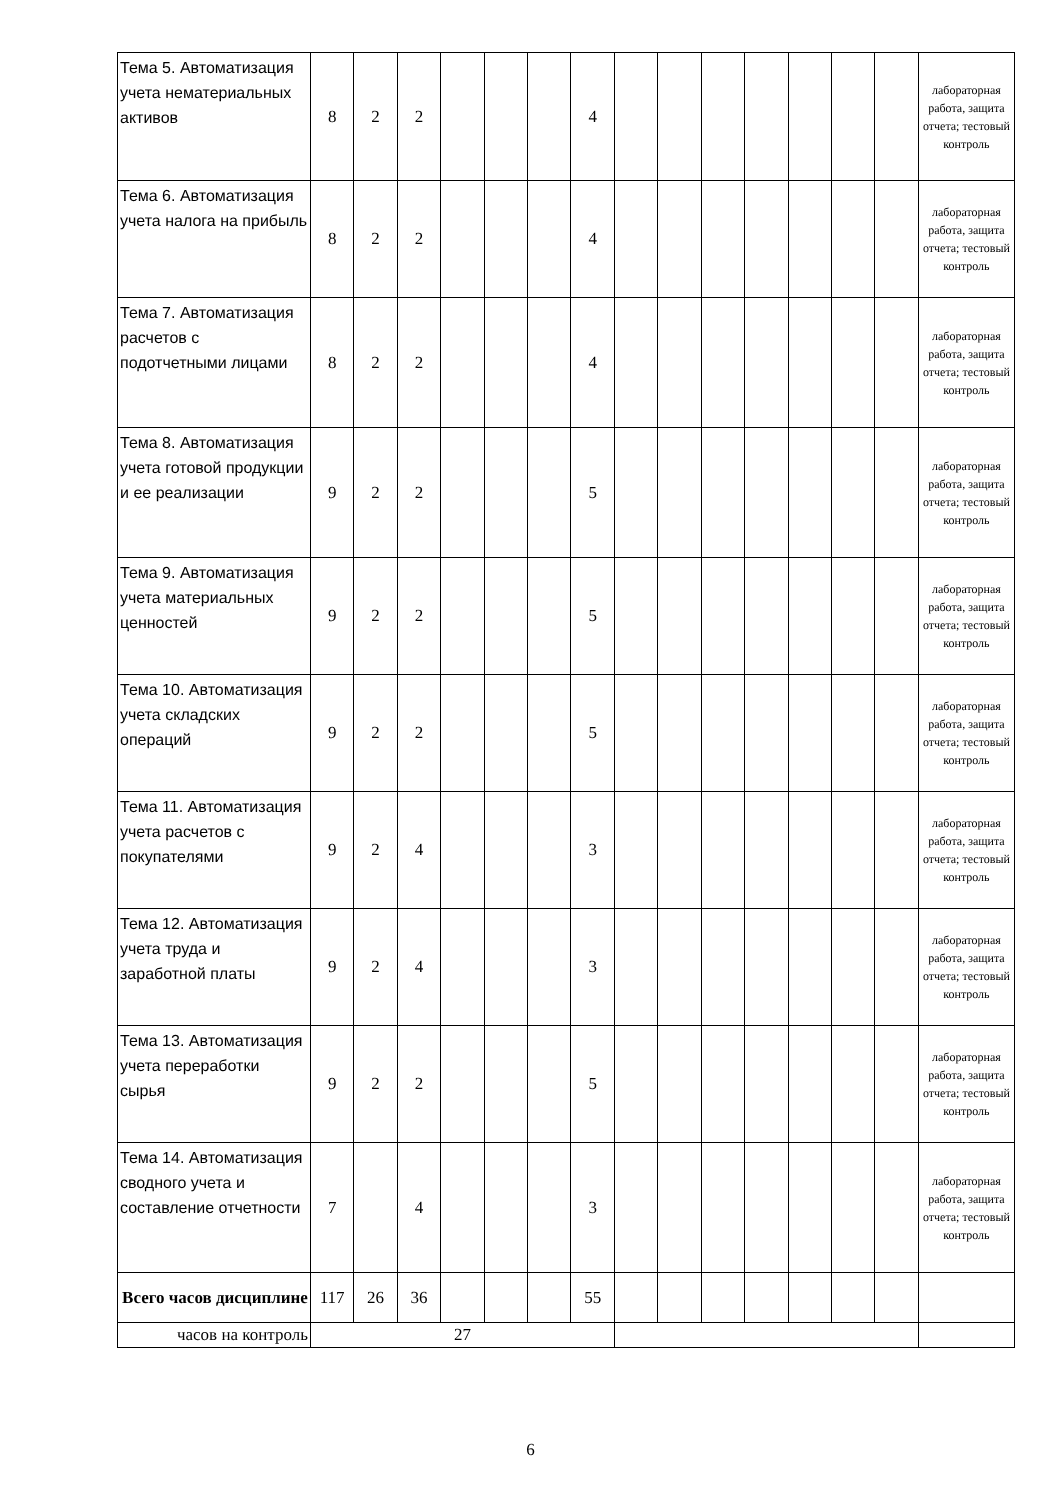| Тема 5. Автоматизация учета нематериальных активов | 8 | 2 | 2 | | | | 4 | | | | | | | | лабораторная работа, защита отчета; тестовый контроль |
| Тема 6. Автоматизация учета налога на прибыль | 8 | 2 | 2 | | | | 4 | | | | | | | | лабораторная работа, защита отчета; тестовый контроль |
| Тема 7. Автоматизация расчетов с подотчетными лицами | 8 | 2 | 2 | | | | 4 | | | | | | | | лабораторная работа, защита отчета; тестовый контроль |
| Тема 8. Автоматизация учета готовой продукции и ее реализации | 9 | 2 | 2 | | | | 5 | | | | | | | | лабораторная работа, защита отчета; тестовый контроль |
| Тема 9. Автоматизация учета материальных ценностей | 9 | 2 | 2 | | | | 5 | | | | | | | | лабораторная работа, защита отчета; тестовый контроль |
| Тема 10. Автоматизация учета складских операций | 9 | 2 | 2 | | | | 5 | | | | | | | | лабораторная работа, защита отчета; тестовый контроль |
| Тема 11. Автоматизация учета расчетов с покупателями | 9 | 2 | 4 | | | | 3 | | | | | | | | лабораторная работа, защита отчета; тестовый контроль |
| Тема 12. Автоматизация учета труда и заработной платы | 9 | 2 | 4 | | | | 3 | | | | | | | | лабораторная работа, защита отчета; тестовый контроль |
| Тема 13. Автоматизация учета переработки сырья | 9 | 2 | 2 | | | | 5 | | | | | | | | лабораторная работа, защита отчета; тестовый контроль |
| Тема 14. Автоматизация сводного учета и составление отчетности | 7 | | 4 | | | | 3 | | | | | | | | лабораторная работа, защита отчета; тестовый контроль |
| Всего часов дисциплине | 117 | 26 | 36 | | | | 55 | | | | | | | | |
| часов на контроль | 27 | | | | | | | | | | | | | | |
6